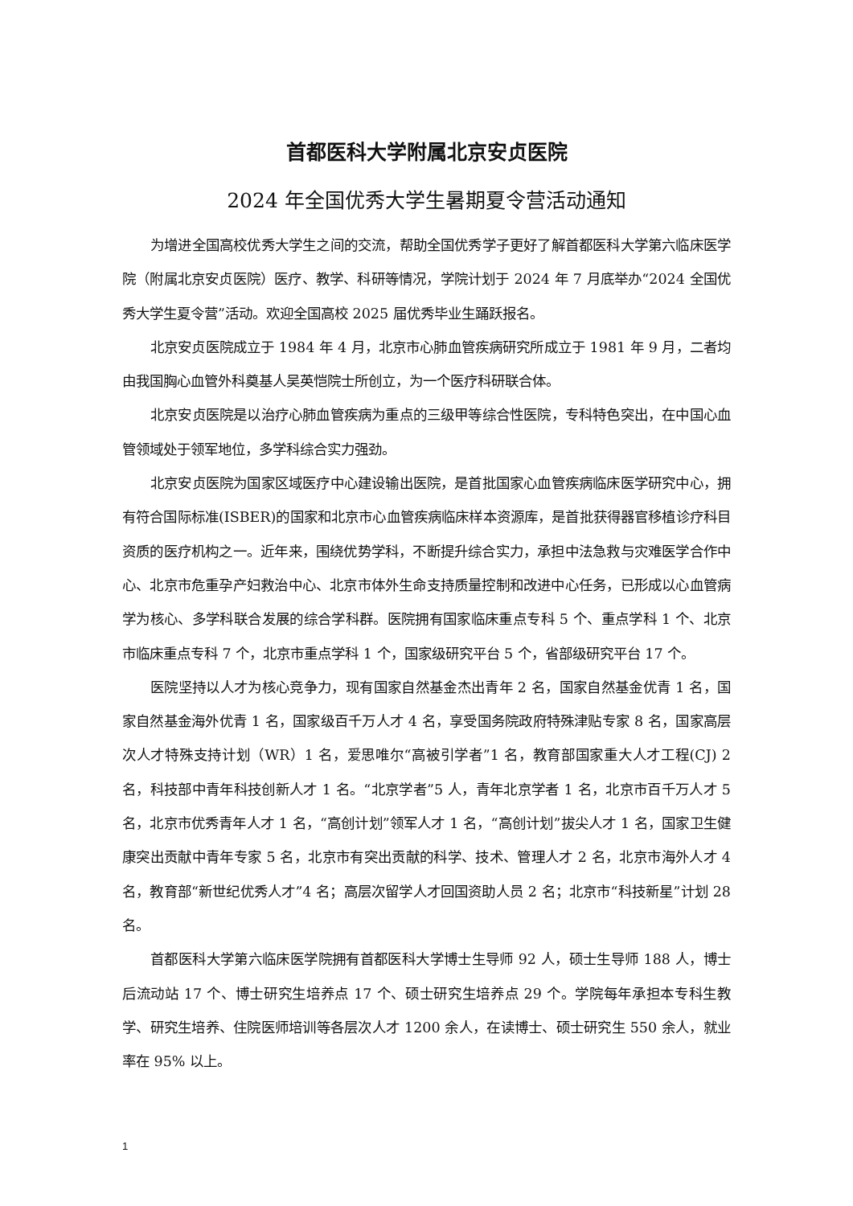首都医科大学附属北京安贞医院
2024 年全国优秀大学生暑期夏令营活动通知
为增进全国高校优秀大学生之间的交流，帮助全国优秀学子更好了解首都医科大学第六临床医学院（附属北京安贞医院）医疗、教学、科研等情况，学院计划于 2024 年 7 月底举办“2024 全国优秀大学生夏令营”活动。欢迎全国高校 2025 届优秀毕业生踊跃报名。
北京安贞医院成立于 1984 年 4 月，北京市心肺血管疾病研究所成立于 1981 年 9 月，二者均由我国胸心血管外科奠基人吴英恺院士所创立，为一个医疗科研联合体。
北京安贞医院是以治疗心肺血管疾病为重点的三级甲等综合性医院，专科特色突出，在中国心血管领域处于领军地位，多学科综合实力强劲。
北京安贞医院为国家区域医疗中心建设输出医院，是首批国家心血管疾病临床医学研究中心，拥有符合国际标准(ISBER)的国家和北京市心血管疾病临床样本资源库，是首批获得器官移植诊疗科目资质的医疗机构之一。近年来，围绕优势学科，不断提升综合实力，承担中法急救与灾难医学合作中心、北京市危重孕产妇救治中心、北京市体外生命支持质量控制和改进中心任务，已形成以心血管病学为核心、多学科联合发展的综合学科群。医院拥有国家临床重点专科 5 个、重点学科 1 个、北京市临床重点专科 7 个，北京市重点学科 1 个，国家级研究平台 5 个，省部级研究平台 17 个。
医院坚持以人才为核心竞争力，现有国家自然基金杰出青年 2 名，国家自然基金优青 1 名，国家自然基金海外优青 1 名，国家级百千万人才 4 名，享受国务院政府特殊津贴专家 8 名，国家高层次人才特殊支持计划（WR）1 名，爱思唯尔“高被引学者”1 名，教育部国家重大人才工程(CJ) 2 名，科技部中青年科技创新人才 1 名。“北京学者”5 人，青年北京学者 1 名，北京市百千万人才 5 名，北京市优秀青年人才 1 名，“高创计划”领军人才 1 名，“高创计划”拔尖人才 1 名，国家卫生健康突出贡献中青年专家 5 名，北京市有突出贡献的科学、技术、管理人才 2 名，北京市海外人才 4 名，教育部“新世纪优秀人才”4 名；高层次留学人才回国资助人员 2 名；北京市“科技新星”计划 28 名。
首都医科大学第六临床医学院拥有首都医科大学博士生导师 92 人，硕士生导师 188 人，博士后流动站 17 个、博士研究生培养点 17 个、硕士研究生培养点 29 个。学院每年承担本专科生教学、研究生培养、住院医师培训等各层次人才 1200 余人，在读博士、硕士研究生 550 余人，就业率在 95% 以上。
1